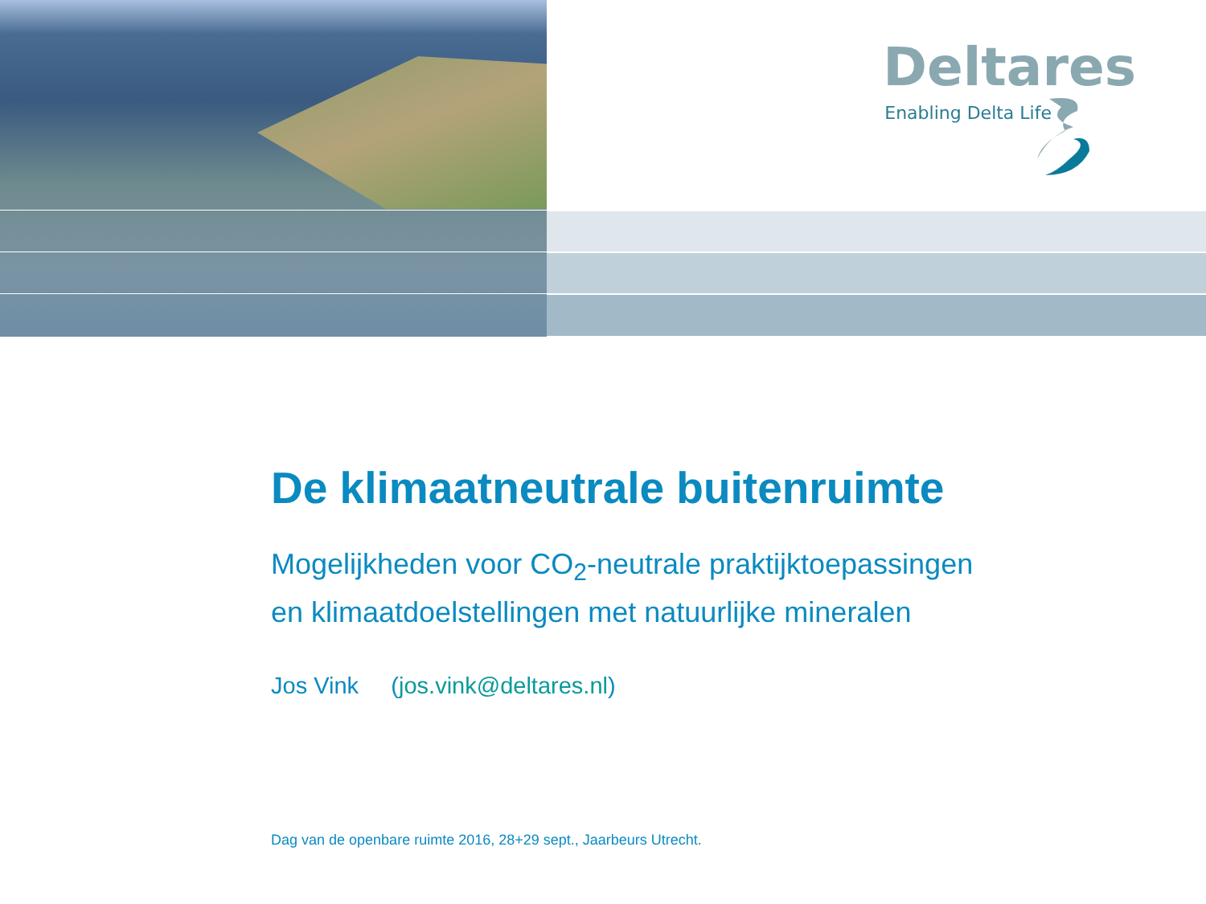Deltares
Enabling Delta Life
De klimaatneutrale buitenruimte
Mogelijkheden voor CO<sub>2</sub>-neutrale praktijktoepassingen
en klimaatdoelstellingen met natuurlijke mineralen
Jos Vink (jos.vink@deltares.nl)
Dag van de openbare ruimte 2016, 28+29 sept., Jaarbeurs Utrecht.